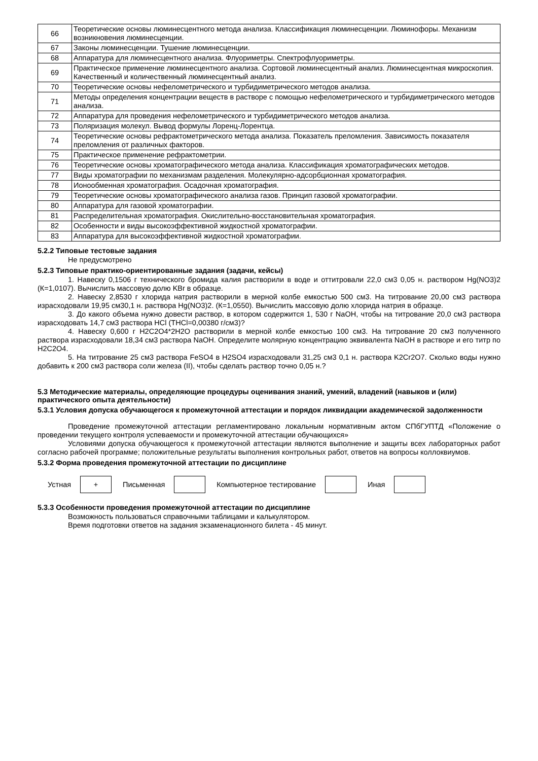| 66 | Теоретические основы люминесцентного метода анализа. Классификация люминесценции. Люминофоры. Механизм возникновения люминесценции. |
| 67 | Законы люминесценции. Тушение люминесценции. |
| 68 | Аппаратура для люминесцентного анализа. Флуориметры. Спектрофлуориметры. |
| 69 | Практическое применение люминесцентного анализа. Сортовой люминесцентный анализ. Люминесцентная микроскопия. Качественный и количественный люминесцентный анализ. |
| 70 | Теоретические основы нефелометрического и турбидиметрического методов анализа. |
| 71 | Методы определения концентрации веществ в растворе с помощью нефелометрического и турбидиметрического методов анализа. |
| 72 | Аппаратура для проведения нефелометрического и турбидиметрического методов анализа. |
| 73 | Поляризация молекул. Вывод формулы Лоренц-Лорентца. |
| 74 | Теоретические основы рефрактометрического метода анализа. Показатель преломления. Зависимость показателя преломления от различных факторов. |
| 75 | Практическое применение рефрактометрии. |
| 76 | Теоретические основы хроматографического метода анализа. Классификация хроматографических методов. |
| 77 | Виды хроматографии по механизмам разделения. Молекулярно-адсорбционная хроматография. |
| 78 | Ионообменная хроматография. Осадочная хроматография. |
| 79 | Теоретические основы хроматографического анализа газов. Принцип газовой хроматографии. |
| 80 | Аппаратура для газовой хроматографии. |
| 81 | Распределительная хроматография. Окислительно-восстановительная хроматография. |
| 82 | Особенности и виды высокоэффективной жидкостной хроматографии. |
| 83 | Аппаратура для высокоэффективной жидкостной хроматографии. |
5.2.2 Типовые тестовые задания
Не предусмотрено
5.2.3 Типовые практико-ориентированные задания (задачи, кейсы)
1. Навеску 0,1506 г технического бромида калия растворили в воде и оттитровали 22,0 см3 0,05 н. раствором Hg(NO3)2 (К=1,0107). Вычислить массовую долю KBr в образце.
2. Навеску 2,8530 г хлорида натрия растворили в мерной колбе емкостью 500 см3. На титрование 20,00 см3 раствора израсходовали 19,95 см30,1 н. раствора Hg(NO3)2. (К=1,0550). Вычислить массовую долю хлорида натрия в образце.
3. До какого объема нужно довести раствор, в котором содержится 1, 530 г NaOH, чтобы на титрование 20,0 см3 раствора израсходовать 14,7 см3 раствора HCl (THCl=0,00380 г/см3)?
4. Навеску 0,600 г H2C2O4*2H2O растворили в мерной колбе емкостью 100 см3. На титрование 20 см3 полученного раствора израсходовали 18,34 см3 раствора NaOH. Определите молярную концентрацию эквивалента NaOH в растворе и его титр по H2C2O4.
5. На титрование 25 см3 раствора FeSO4 в H2SO4 израсходовали 31,25 см3 0,1 н. раствора K2Cr2O7. Сколько воды нужно добавить к 200 см3 раствора соли железа (II), чтобы сделать раствор точно 0,05 н.?
5.3 Методические материалы, определяющие процедуры оценивания знаний, умений, владений (навыков и (или) практического опыта деятельности)
5.3.1 Условия допуска обучающегося к промежуточной аттестации и порядок ликвидации академической задолженности
Проведение промежуточной аттестации регламентировано локальным нормативным актом СПбГУПТД «Положение о проведении текущего контроля успеваемости и промежуточной аттестации обучающихся»
Условиями допуска обучающегося к промежуточной аттестации являются выполнение и защиты всех лабораторных работ согласно рабочей программе; положительные результаты выполнения контрольных работ, ответов на вопросы коллоквиумов.
5.3.2 Форма проведения промежуточной аттестации по дисциплине
Устная
+
Письменная Компьютерное тестирование Иная
5.3.3 Особенности проведения промежуточной аттестации по дисциплине
Возможность пользоваться справочными таблицами и калькулятором.
Время подготовки ответов на задания экзаменационного билета - 45 минут.